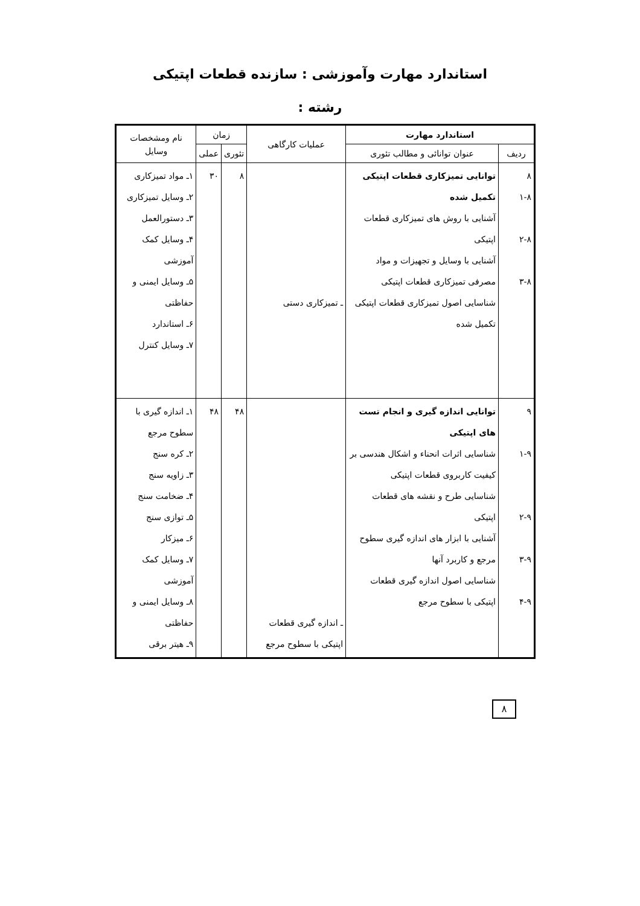استاندارد مهارت وآموزشی : سازنده قطعات اپتیکی
رشته :
| استاندارد مهارت | | عملیات کارگاهی | زمان | | نام ومشخصات وسایل |
| --- | --- | --- | --- | --- | --- |
| ردیف | عنوان توانائی و مطالب تئوری | | تئوری | عملی | |
| ٨ ٨-١ ٨-٢ ٨-٣ | توانایی تمیزکاری قطعات اپتیکی تکمیل شده آشنایی با روش های تمیزکاری قطعات اپتیکی آشنایی با وسایل و تجهیزات و مواد مصرفی تمیزکاری قطعات اپتیکی شناسایی اصول تمیزکاری قطعات اپتیکی تکمیل شده | ـ تمیزکاری دستی | ٨ | ٣٠ | ١ـ مواد تمیزکاری ٢ـ وسایل تمیزکاری ٣ـ دستورالعمل ۴ـ وسایل کمک آموزشی ۵ـ وسایل ایمنی و حفاظتی ۶ـ استاندارد ٧ـ وسایل کنترل |
| ٩ ٩-١ ٩-٢ ٩-٣ ٩-۴ | توانایی اندازه گیری و انجام تست های اپتیکی شناسایی اثرات انحناء و اشکال هندسی بر کیفیت کاربروی قطعات اپتیکی شناسایی طرح و نقشه های قطعات اپتیکی آشنایی با ابزار های اندازه گیری سطوح مرجع و کاربرد آنها شناسایی اصول اندازه گیری قطعات اپتیکی با سطوح مرجع | ـ اندازه گیری قطعات اپتیکی با سطوح مرجع | ۴٨ | ۴٨ | ١ـ اندازه گیری با سطوح مرجع ٢ـ کره سنج ٣ـ زاویه سنج ۴ـ ضخامت سنج ۵ـ توازی سنج ۶ـ میزکار ٧ـ وسایل کمک آموزشی ٨ـ وسایل ایمنی و حفاظتی ٩ـ هیتر برقی |
٨